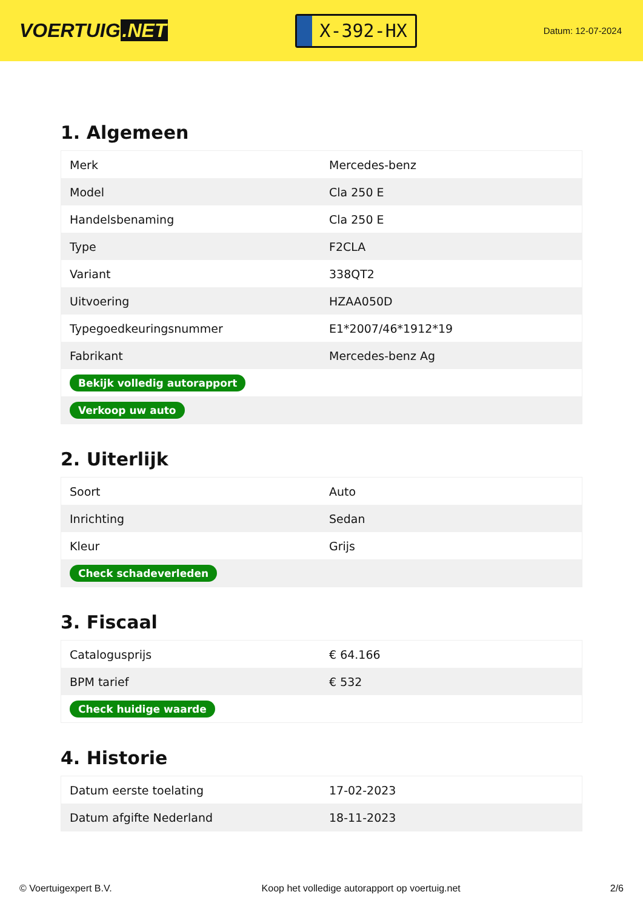VOERTUIG.NET
X-392-HX
Datum: 12-07-2024
1. Algemeen
| Merk | Mercedes-benz |
| Model | Cla 250 E |
| Handelsbenaming | Cla 250 E |
| Type | F2CLA |
| Variant | 338QT2 |
| Uitvoering | HZAA050D |
| Typegoedkeuringsnummer | E1*2007/46*1912*19 |
| Fabrikant | Mercedes-benz Ag |
| Bekijk volledig autorapport | |
| Verkoop uw auto | |
2. Uiterlijk
| Soort | Auto |
| Inrichting | Sedan |
| Kleur | Grijs |
| Check schadeverleden | |
3. Fiscaal
| Catalogusprijs | € 64.166 |
| BPM tarief | € 532 |
| Check huidige waarde | |
4. Historie
| Datum eerste toelating | 17-02-2023 |
| Datum afgifte Nederland | 18-11-2023 |
© Voertuigexpert B.V. Koop het volledige autorapport op voertuig.net 2/6